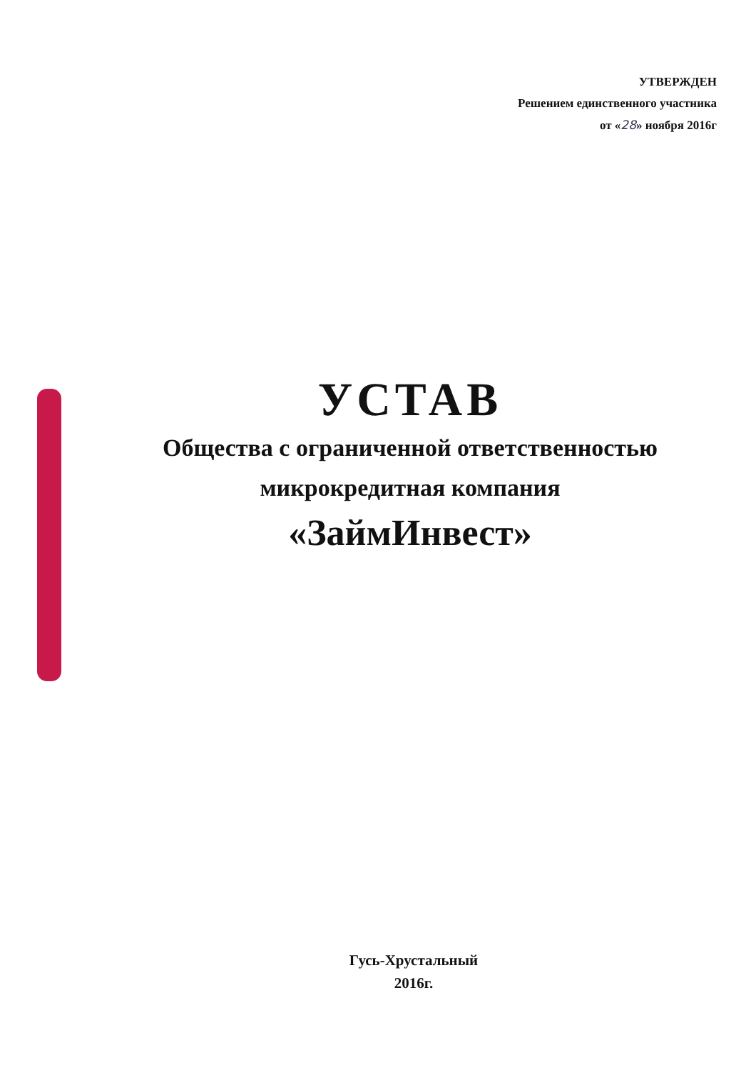УТВЕРЖДЕН
Решением единственного участника
от «28» ноября 2016г
УСТАВ
Общества с ограниченной ответственностью
микрокредитная компания
«ЗаймИнвест»
Гусь-Хрустальный
2016г.